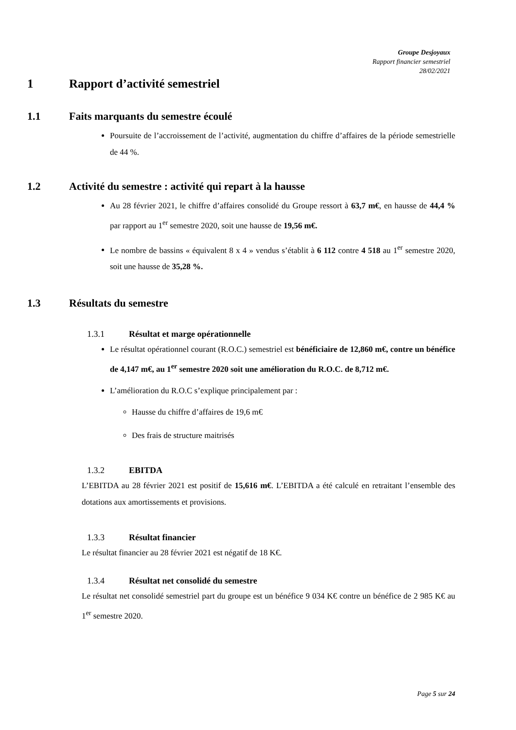Groupe Desjoyaux
Rapport financier semestriel
28/02/2021
1 Rapport d’activité semestriel
1.1 Faits marquants du semestre écoulé
Poursuite de l’accroissement de l’activité, augmentation du chiffre d’affaires de la période semestrielle de 44 %.
1.2 Activité du semestre : activité qui repart à la hausse
Au 28 février 2021, le chiffre d’affaires consolidé du Groupe ressort à 63,7 m€, en hausse de 44,4 % par rapport au 1<sup>er</sup> semestre 2020, soit une hausse de 19,56 m€.
Le nombre de bassins « équivalent 8 x 4 » vendus s’établit à 6 112 contre 4 518 au 1<sup>er</sup> semestre 2020, soit une hausse de 35,28 %.
1.3 Résultats du semestre
1.3.1 Résultat et marge opérationnelle
Le résultat opérationnel courant (R.O.C.) semestriel est bénéficiaire de 12,860 m€, contre un bénéfice de 4,147 m€, au 1<sup>er</sup> semestre 2020 soit une amélioration du R.O.C. de 8,712 m€.
L’amélioration du R.O.C s’explique principalement par :
Hausse du chiffre d’affaires de 19,6 m€
Des frais de structure maitrisés
1.3.2 EBITDA
L’EBITDA au 28 février 2021 est positif de 15,616 m€. L’EBITDA a été calculé en retraitant l’ensemble des dotations aux amortissements et provisions.
1.3.3 Résultat financier
Le résultat financier au 28 février 2021 est négatif de 18 K€.
1.3.4 Résultat net consolidé du semestre
Le résultat net consolidé semestriel part du groupe est un bénéfice 9 034 K€ contre un bénéfice de 2 985 K€ au 1<sup>er</sup> semestre 2020.
Page 5 sur 24